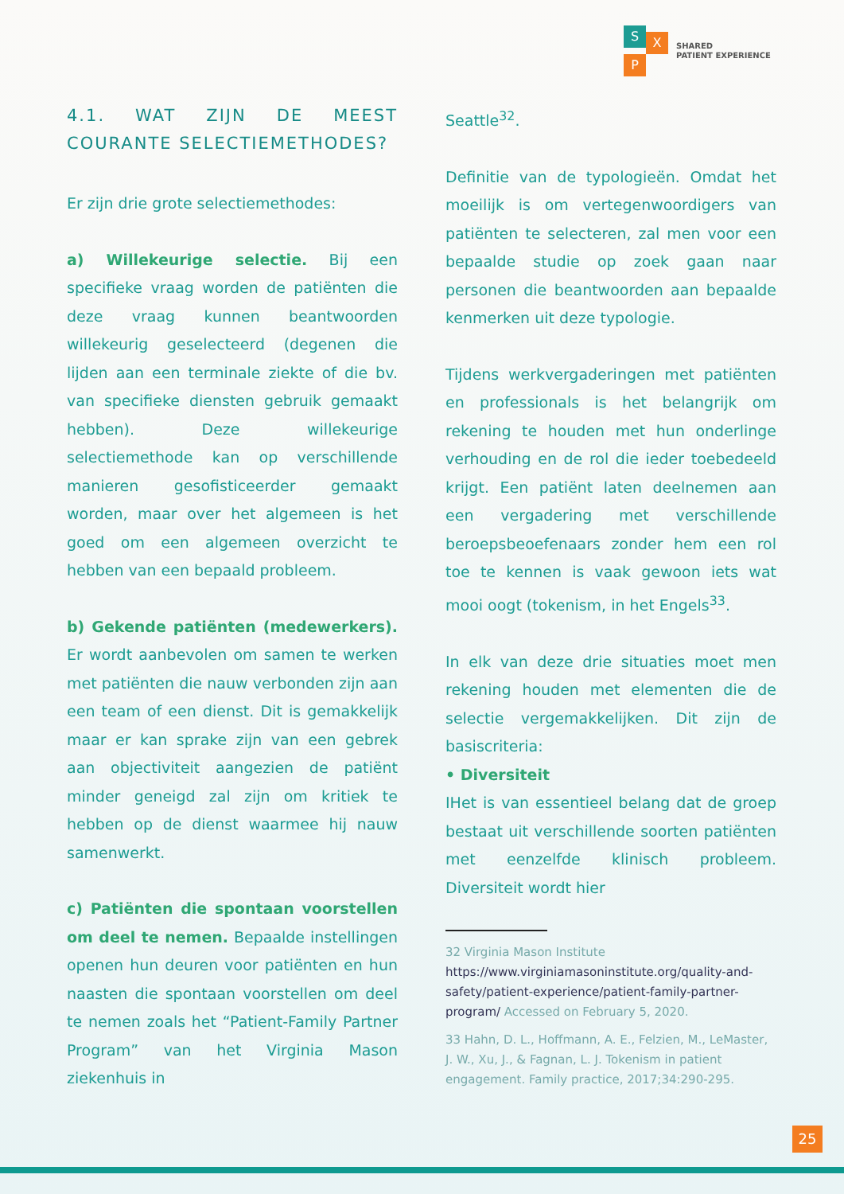S
X
P
SHARED
PATIENT EXPERIENCE
4.1. WAT ZIJN DE MEEST COURANTE SELECTIEMETHODES?
Er zijn drie grote selectiemethodes:
a) Willekeurige selectie. Bij een specifieke vraag worden de patiënten die deze vraag kunnen beantwoorden willekeurig geselecteerd (degenen die lijden aan een terminale ziekte of die bv. van specifieke diensten gebruik gemaakt hebben). Deze willekeurige selectiemethode kan op verschillende manieren gesofisticeerder gemaakt worden, maar over het algemeen is het goed om een algemeen overzicht te hebben van een bepaald probleem.
b) Gekende patiënten (medewerkers). Er wordt aanbevolen om samen te werken met patiënten die nauw verbonden zijn aan een team of een dienst. Dit is gemakkelijk maar er kan sprake zijn van een gebrek aan objectiviteit aangezien de patiënt minder geneigd zal zijn om kritiek te hebben op de dienst waarmee hij nauw samenwerkt.
c) Patiënten die spontaan voorstellen om deel te nemen. Bepaalde instellingen openen hun deuren voor patiënten en hun naasten die spontaan voorstellen om deel te nemen zoals het “Patient-Family Partner Program” van het Virginia Mason ziekenhuis in
Seattle<sup>32</sup>.
Definitie van de typologieën. Omdat het moeilijk is om vertegenwoordigers van patiënten te selecteren, zal men voor een bepaalde studie op zoek gaan naar personen die beantwoorden aan bepaalde kenmerken uit deze typologie.
Tijdens werkvergaderingen met patiënten en professionals is het belangrijk om rekening te houden met hun onderlinge verhouding en de rol die ieder toebedeeld krijgt. Een patiënt laten deelnemen aan een vergadering met verschillende beroepsbeoefenaars zonder hem een rol toe te kennen is vaak gewoon iets wat mooi oogt (tokenism, in het Engels<sup>33</sup>.
In elk van deze drie situaties moet men rekening houden met elementen die de selectie vergemakkelijken. Dit zijn de basiscriteria:
• Diversiteit
IHet is van essentieel belang dat de groep bestaat uit verschillende soorten patiënten met eenzelfde klinisch probleem. Diversiteit wordt hier
32 Virginia Mason Institute https://www.virginiamasoninstitute.org/quality-and-safety/patient-experience/patient-family-partner-program/ Accessed on February 5, 2020.
33 Hahn, D. L., Hoffmann, A. E., Felzien, M., LeMaster, J. W., Xu, J., & Fagnan, L. J. Tokenism in patient engagement. Family practice, 2017;34:290-295.
25